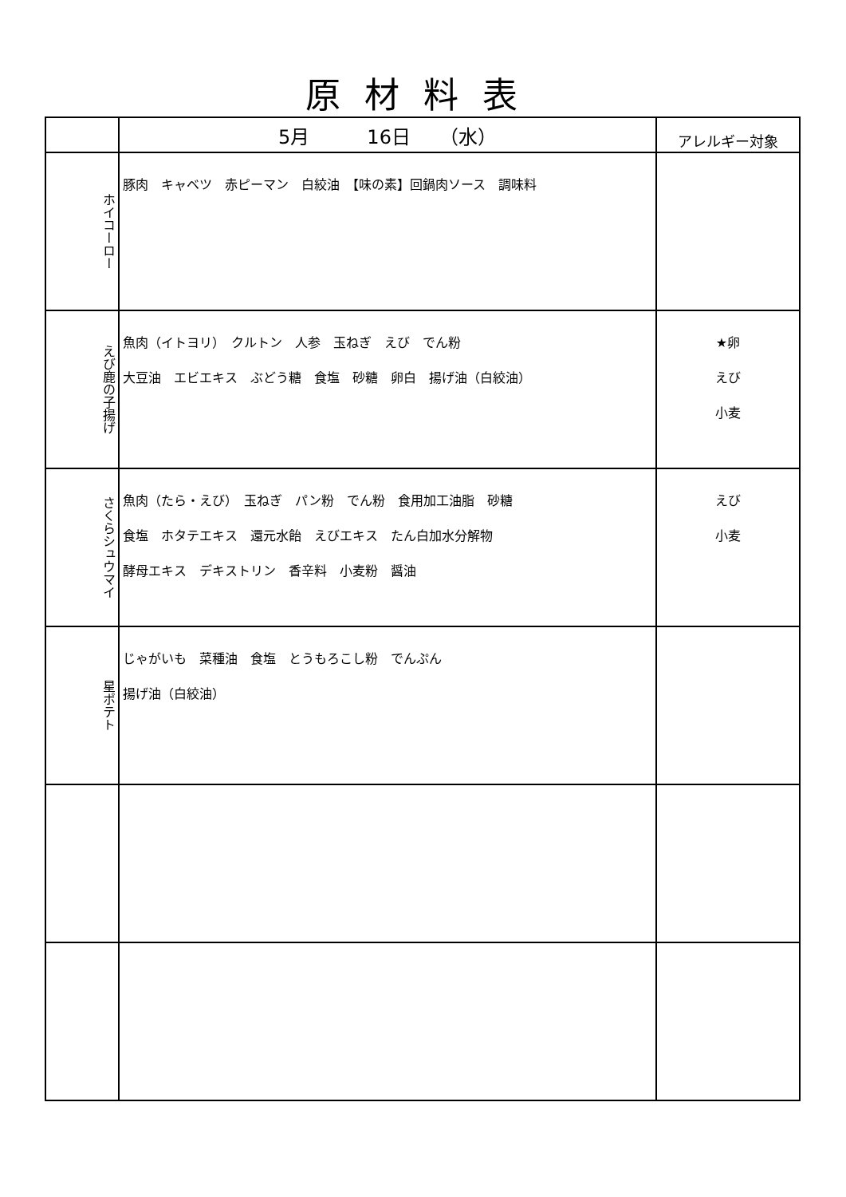原材料表
| | 5月 16日 （水） | アレルギー対象 |
| --- | --- | --- |
| ホイコーロー | 豚肉 キャベツ 赤ピーマン 白絞油 【味の素】回鍋肉ソース 調味料 | |
| えび鹿の子揚げ | 魚肉（イトヨリ） クルトン 人参 玉ねぎ えび でん粉 大豆油 エビエキス ぶどう糖 食塩 砂糖 卵白 揚げ油（白絞油） | ★卵 えび 小麦 |
| さくらシュウマイ | 魚肉（たら・えび） 玉ねぎ パン粉 でん粉 食用加工油脂 砂糖 食塩 ホタテエキス 還元水飴 えびエキス たん白加水分解物 酵母エキス デキストリン 香辛料 小麦粉 醤油 | えび 小麦 |
| 星ポテト | じゃがいも 菜種油 食塩 とうもろこし粉 でんぷん 揚げ油（白絞油） | |